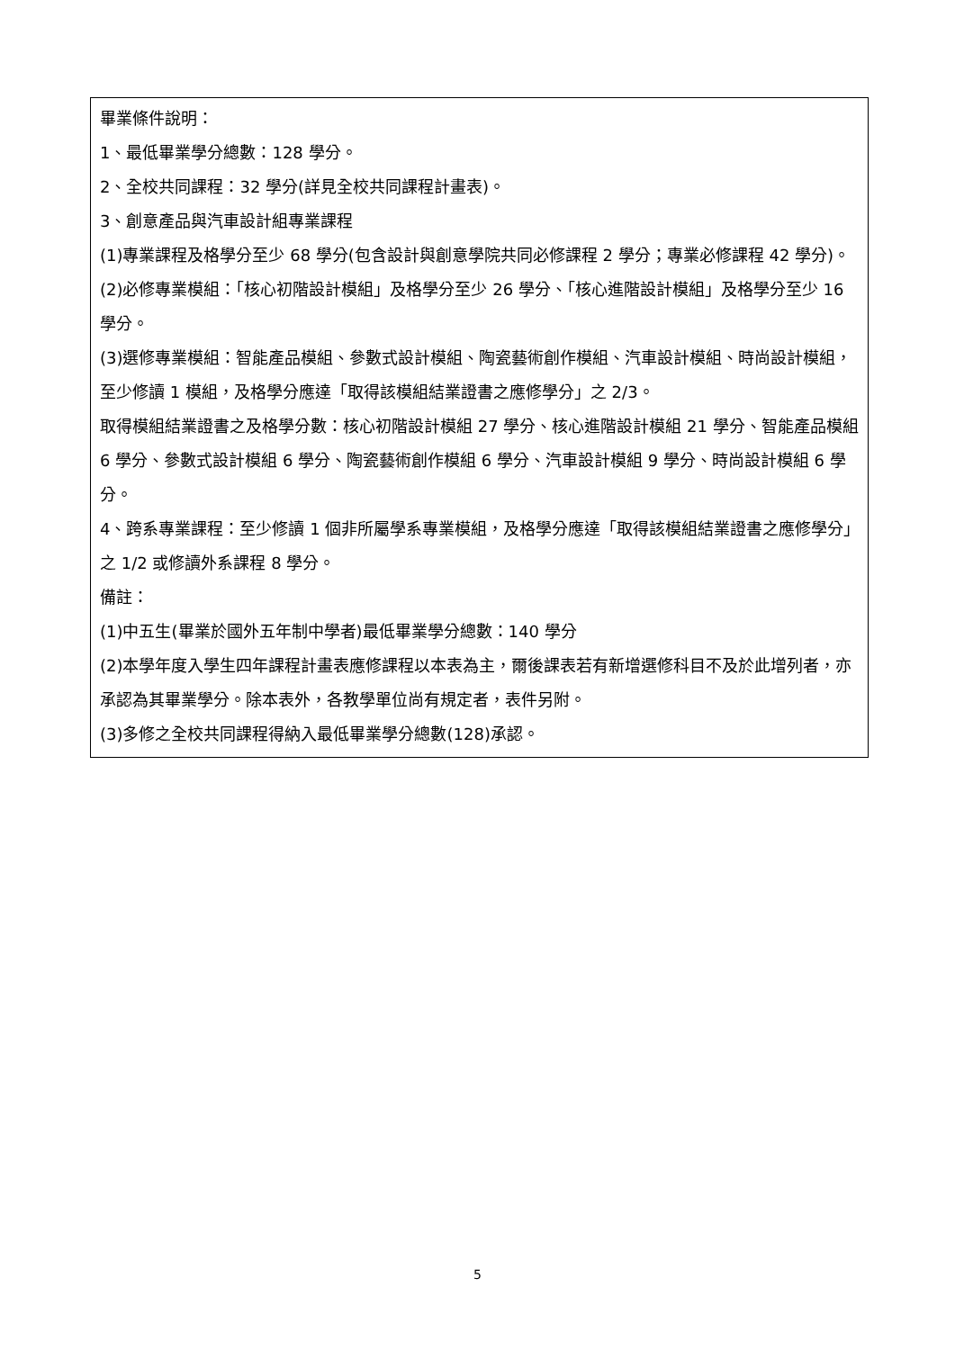畢業條件說明：
1、最低畢業學分總數：128 學分。
2、全校共同課程：32 學分(詳見全校共同課程計畫表)。
3、創意產品與汽車設計組專業課程
(1)專業課程及格學分至少 68 學分(包含設計與創意學院共同必修課程 2 學分；專業必修課程 42 學分)。
(2)必修專業模組：「核心初階設計模組」及格學分至少 26 學分、「核心進階設計模組」及格學分至少 16 學分。
(3)選修專業模組：智能產品模組、參數式設計模組、陶瓷藝術創作模組、汽車設計模組、時尚設計模組，至少修讀 1 模組，及格學分應達「取得該模組結業證書之應修學分」之 2/3。
取得模組結業證書之及格學分數：核心初階設計模組 27 學分、核心進階設計模組 21 學分、智能產品模組 6 學分、參數式設計模組 6 學分、陶瓷藝術創作模組 6 學分、汽車設計模組 9 學分、時尚設計模組 6 學分。
4、跨系專業課程：至少修讀 1 個非所屬學系專業模組，及格學分應達「取得該模組結業證書之應修學分」之 1/2 或修讀外系課程 8 學分。
備註：
(1)中五生(畢業於國外五年制中學者)最低畢業學分總數：140 學分
(2)本學年度入學生四年課程計畫表應修課程以本表為主，爾後課表若有新增選修科目不及於此增列者，亦承認為其畢業學分。除本表外，各教學單位尚有規定者，表件另附。
(3)多修之全校共同課程得納入最低畢業學分總數(128)承認。
5